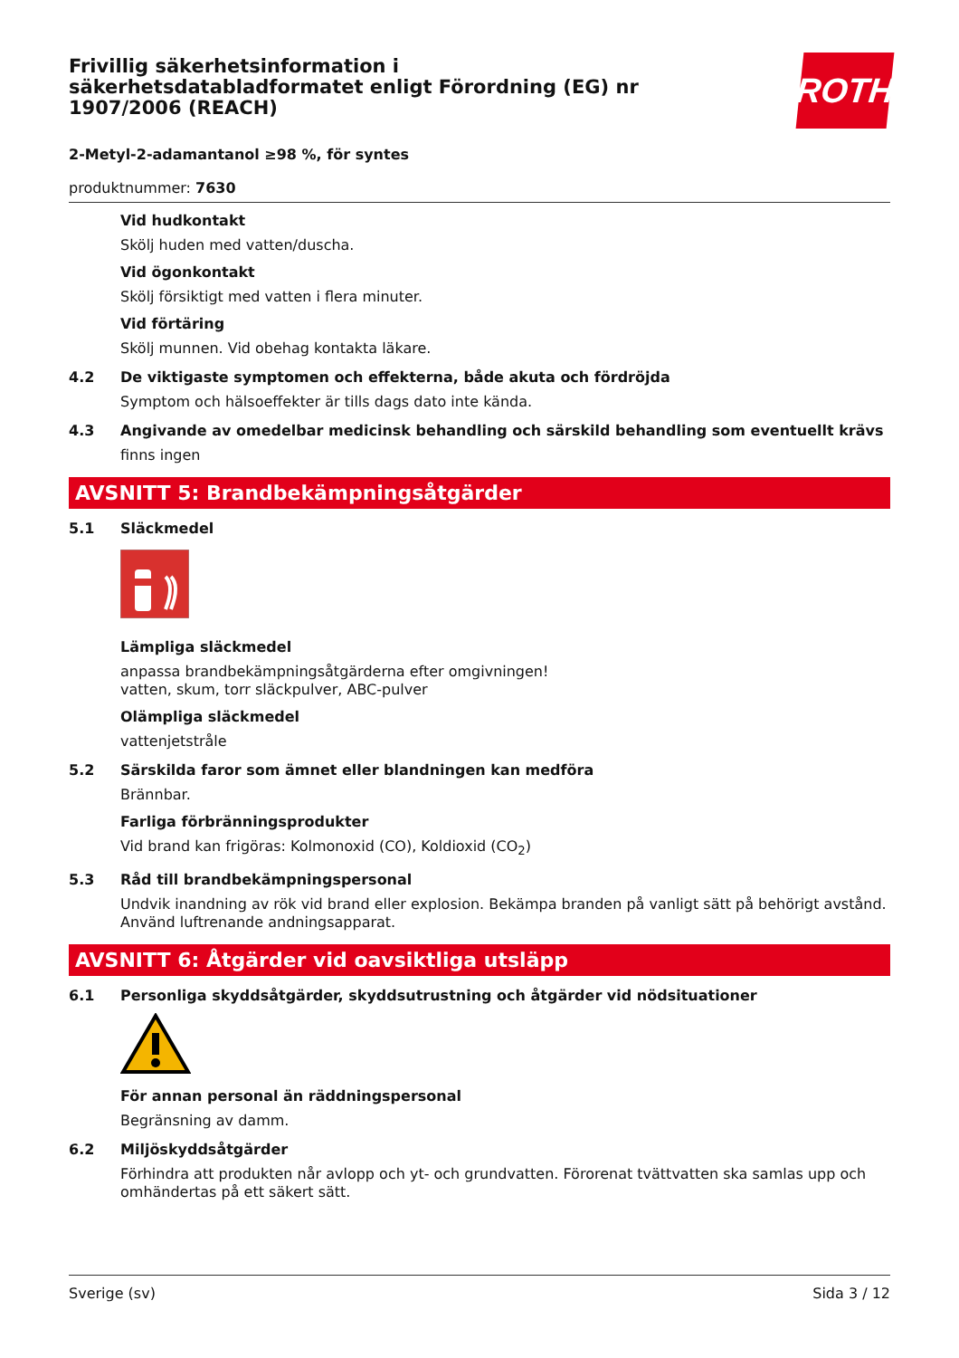ROTH
Frivillig säkerhetsinformation i säkerhetsdatabladformatet enligt Förordning (EG) nr 1907/2006 (REACH)
2-Metyl-2-adamantanol ≥98 %, för syntes
produktnummer: 7630
Vid hudkontakt
Skölj huden med vatten/duscha.
Vid ögonkontakt
Skölj försiktigt med vatten i flera minuter.
Vid förtäring
Skölj munnen. Vid obehag kontakta läkare.
4.2 De viktigaste symptomen och effekterna, både akuta och fördröjda
Symptom och hälsoeffekter är tills dags dato inte kända.
4.3 Angivande av omedelbar medicinsk behandling och särskild behandling som eventuellt krävs
finns ingen
AVSNITT 5: Brandbekämpningsåtgärder
5.1 Släckmedel
Lämpliga släckmedel
anpassa brandbekämpningsåtgärderna efter omgivningen!
vatten, skum, torr släckpulver, ABC-pulver
Olämpliga släckmedel
vattenjetstråle
5.2 Särskilda faror som ämnet eller blandningen kan medföra
Brännbar.
Farliga förbränningsprodukter
Vid brand kan frigöras: Kolmonoxid (CO), Koldioxid (CO<sub>2</sub>)
5.3 Råd till brandbekämpningspersonal
Undvik inandning av rök vid brand eller explosion. Bekämpa branden på vanligt sätt på behörigt avstånd. Använd luftrenande andningsapparat.
AVSNITT 6: Åtgärder vid oavsiktliga utsläpp
6.1 Personliga skyddsåtgärder, skyddsutrustning och åtgärder vid nödsituationer
För annan personal än räddningspersonal
Begränsning av damm.
6.2 Miljöskyddsåtgärder
Förhindra att produkten når avlopp och yt- och grundvatten. Förorenat tvättvatten ska samlas upp och omhändertas på ett säkert sätt.
Sverige (sv) Sida 3 / 12